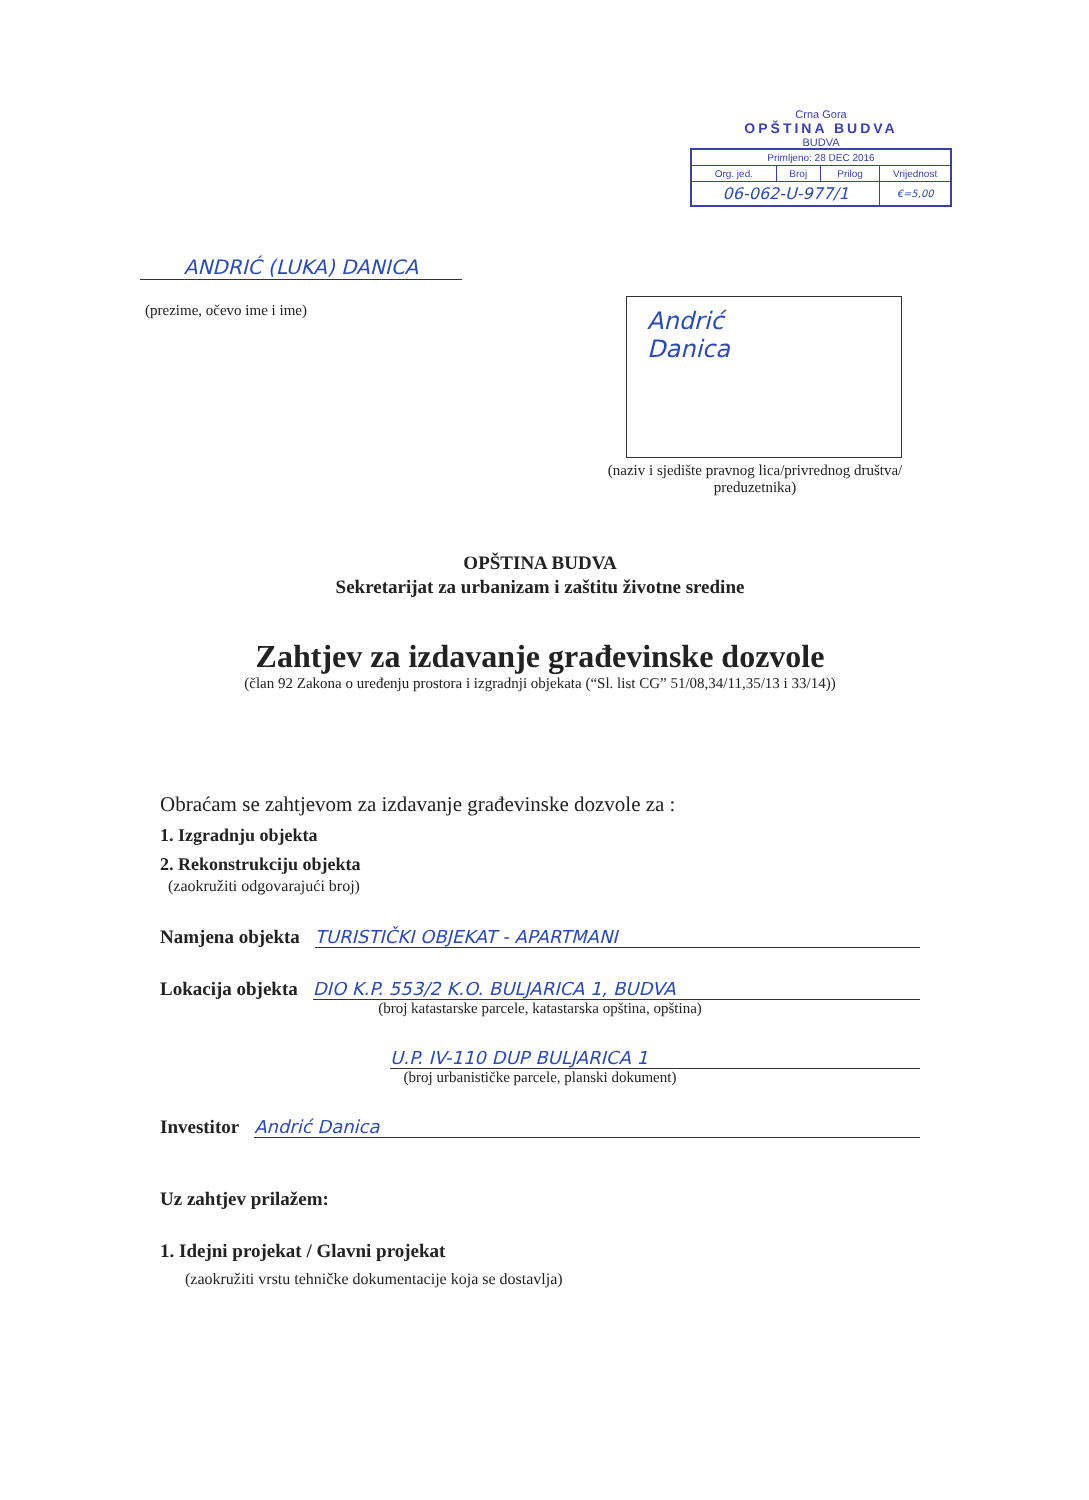Crna Gora
OPŠTINA BUDVA
BUDVA
| Primljeno: 28 DEC 2016 | | | |
| Org. jed. | Broj | Prilog | Vrijednost |
| 06-062-U-977/1 | | | €=5,00 |
ANDRIĆ (LUKA) DANICA
(prezime, očevo ime i ime)
Andrić
Danica
(naziv i sjedište pravnog lica/privrednog društva/ preduzetnika)
OPŠTINA BUDVA
Sekretarijat za urbanizam i zaštitu životne sredine
Zahtjev za izdavanje građevinske dozvole
(član 92 Zakona o uređenju prostora i izgradnji objekata (“Sl. list CG” 51/08,34/11,35/13 i 33/14))
Obraćam se zahtjevom za izdavanje građevinske dozvole za :
1. Izgradnju objekta
2. Rekonstrukciju objekta
(zaokružiti odgovarajući broj)
Namjena objekta TURISTIČKI OBJEKAT - APARTMANI
Lokacija objekta DIO K.P. 553/2 K.O. BULJARICA 1, BUDVA
(broj katastarske parcele, katastarska opština, opština)
U.P. IV-110 DUP BULJARICA 1
(broj urbanističke parcele, planski dokument)
Investitor Andrić Danica
Uz zahtjev prilažem:
1. Idejni projekat / Glavni projekat
(zaokružiti vrstu tehničke dokumentacije koja se dostavlja)